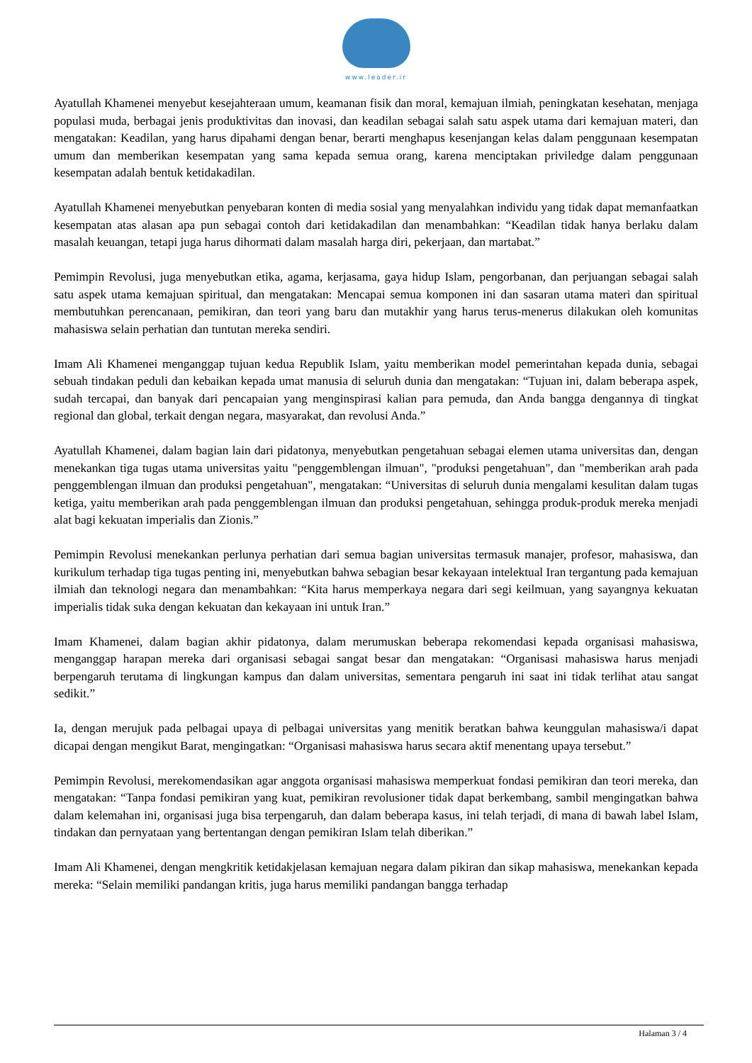www.leader.ir
Ayatullah Khamenei menyebut kesejahteraan umum, keamanan fisik dan moral, kemajuan ilmiah, peningkatan kesehatan, menjaga populasi muda, berbagai jenis produktivitas dan inovasi, dan keadilan sebagai salah satu aspek utama dari kemajuan materi, dan mengatakan: Keadilan, yang harus dipahami dengan benar, berarti menghapus kesenjangan kelas dalam penggunaan kesempatan umum dan memberikan kesempatan yang sama kepada semua orang, karena menciptakan priviledge dalam penggunaan kesempatan adalah bentuk ketidakadilan.
Ayatullah Khamenei menyebutkan penyebaran konten di media sosial yang menyalahkan individu yang tidak dapat memanfaatkan kesempatan atas alasan apa pun sebagai contoh dari ketidakadilan dan menambahkan: “Keadilan tidak hanya berlaku dalam masalah keuangan, tetapi juga harus dihormati dalam masalah harga diri, pekerjaan, dan martabat.”
Pemimpin Revolusi, juga menyebutkan etika, agama, kerjasama, gaya hidup Islam, pengorbanan, dan perjuangan sebagai salah satu aspek utama kemajuan spiritual, dan mengatakan: Mencapai semua komponen ini dan sasaran utama materi dan spiritual membutuhkan perencanaan, pemikiran, dan teori yang baru dan mutakhir yang harus terus-menerus dilakukan oleh komunitas mahasiswa selain perhatian dan tuntutan mereka sendiri.
Imam Ali Khamenei menganggap tujuan kedua Republik Islam, yaitu memberikan model pemerintahan kepada dunia, sebagai sebuah tindakan peduli dan kebaikan kepada umat manusia di seluruh dunia dan mengatakan: “Tujuan ini, dalam beberapa aspek, sudah tercapai, dan banyak dari pencapaian yang menginspirasi kalian para pemuda, dan Anda bangga dengannya di tingkat regional dan global, terkait dengan negara, masyarakat, dan revolusi Anda.”
Ayatullah Khamenei, dalam bagian lain dari pidatonya, menyebutkan pengetahuan sebagai elemen utama universitas dan, dengan menekankan tiga tugas utama universitas yaitu "penggemblengan ilmuan", "produksi pengetahuan", dan "memberikan arah pada penggemblengan ilmuan dan produksi pengetahuan", mengatakan: “Universitas di seluruh dunia mengalami kesulitan dalam tugas ketiga, yaitu memberikan arah pada penggemblengan ilmuan dan produksi pengetahuan, sehingga produk-produk mereka menjadi alat bagi kekuatan imperialis dan Zionis.”
Pemimpin Revolusi menekankan perlunya perhatian dari semua bagian universitas termasuk manajer, profesor, mahasiswa, dan kurikulum terhadap tiga tugas penting ini, menyebutkan bahwa sebagian besar kekayaan intelektual Iran tergantung pada kemajuan ilmiah dan teknologi negara dan menambahkan: “Kita harus memperkaya negara dari segi keilmuan, yang sayangnya kekuatan imperialis tidak suka dengan kekuatan dan kekayaan ini untuk Iran.”
Imam Khamenei, dalam bagian akhir pidatonya, dalam merumuskan beberapa rekomendasi kepada organisasi mahasiswa, menganggap harapan mereka dari organisasi sebagai sangat besar dan mengatakan: “Organisasi mahasiswa harus menjadi berpengaruh terutama di lingkungan kampus dan dalam universitas, sementara pengaruh ini saat ini tidak terlihat atau sangat sedikit.”
Ia, dengan merujuk pada pelbagai upaya di pelbagai universitas yang menitik beratkan bahwa keunggulan mahasiswa/i dapat dicapai dengan mengikut Barat, mengingatkan: “Organisasi mahasiswa harus secara aktif menentang upaya tersebut.”
Pemimpin Revolusi, merekomendasikan agar anggota organisasi mahasiswa memperkuat fondasi pemikiran dan teori mereka, dan mengatakan: “Tanpa fondasi pemikiran yang kuat, pemikiran revolusioner tidak dapat berkembang, sambil mengingatkan bahwa dalam kelemahan ini, organisasi juga bisa terpengaruh, dan dalam beberapa kasus, ini telah terjadi, di mana di bawah label Islam, tindakan dan pernyataan yang bertentangan dengan pemikiran Islam telah diberikan.”
Imam Ali Khamenei, dengan mengkritik ketidakjelasan kemajuan negara dalam pikiran dan sikap mahasiswa, menekankan kepada mereka: “Selain memiliki pandangan kritis, juga harus memiliki pandangan bangga terhadap
Halaman 3 / 4